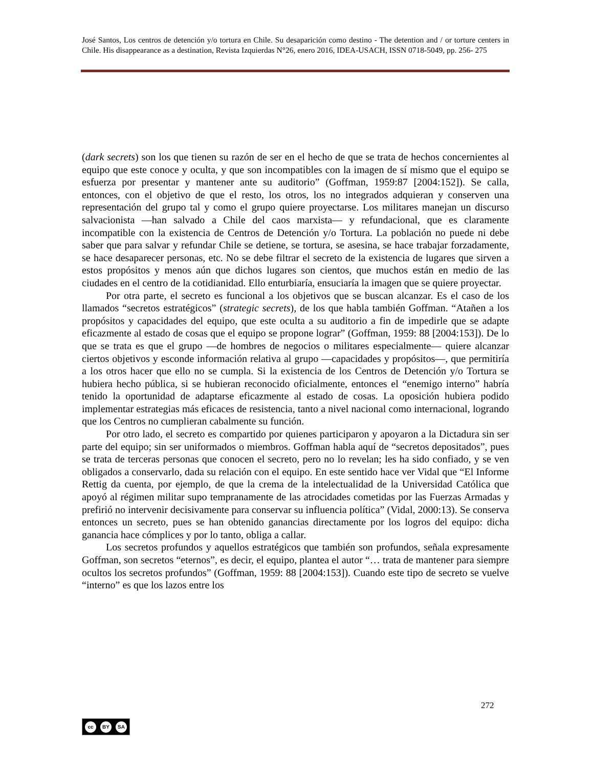José Santos, Los centros de detención y/o tortura en Chile. Su desaparición como destino - The detention and / or torture centers in Chile. His disappearance as a destination, Revista Izquierdas N°26, enero 2016, IDEA-USACH, ISSN 0718-5049, pp. 256- 275
(dark secrets) son los que tienen su razón de ser en el hecho de que se trata de hechos concernientes al equipo que este conoce y oculta, y que son incompatibles con la imagen de sí mismo que el equipo se esfuerza por presentar y mantener ante su auditorio” (Goffman, 1959:87 [2004:152]). Se calla, entonces, con el objetivo de que el resto, los otros, los no integrados adquieran y conserven una representación del grupo tal y como el grupo quiere proyectarse. Los militares manejan un discurso salvacionista —han salvado a Chile del caos marxista— y refundacional, que es claramente incompatible con la existencia de Centros de Detención y/o Tortura. La población no puede ni debe saber que para salvar y refundar Chile se detiene, se tortura, se asesina, se hace trabajar forzadamente, se hace desaparecer personas, etc. No se debe filtrar el secreto de la existencia de lugares que sirven a estos propósitos y menos aún que dichos lugares son cientos, que muchos están en medio de las ciudades en el centro de la cotidianidad. Ello enturbiaría, ensuciaría la imagen que se quiere proyectar.
Por otra parte, el secreto es funcional a los objetivos que se buscan alcanzar. Es el caso de los llamados “secretos estratégicos” (strategic secrets), de los que habla también Goffman. “Atañen a los propósitos y capacidades del equipo, que este oculta a su auditorio a fin de impedirle que se adapte eficazmente al estado de cosas que el equipo se propone lograr” (Goffman, 1959: 88 [2004:153]). De lo que se trata es que el grupo —de hombres de negocios o militares especialmente— quiere alcanzar ciertos objetivos y esconde información relativa al grupo —capacidades y propósitos—, que permitiría a los otros hacer que ello no se cumpla. Si la existencia de los Centros de Detención y/o Tortura se hubiera hecho pública, si se hubieran reconocido oficialmente, entonces el “enemigo interno” habría tenido la oportunidad de adaptarse eficazmente al estado de cosas. La oposición hubiera podido implementar estrategias más eficaces de resistencia, tanto a nivel nacional como internacional, logrando que los Centros no cumplieran cabalmente su función.
Por otro lado, el secreto es compartido por quienes participaron y apoyaron a la Dictadura sin ser parte del equipo; sin ser uniformados o miembros. Goffman habla aquí de “secretos depositados”, pues se trata de terceras personas que conocen el secreto, pero no lo revelan; les ha sido confiado, y se ven obligados a conservarlo, dada su relación con el equipo. En este sentido hace ver Vidal que “El Informe Rettig da cuenta, por ejemplo, de que la crema de la intelectualidad de la Universidad Católica que apoyó al régimen militar supo tempranamente de las atrocidades cometidas por las Fuerzas Armadas y prefirió no intervenir decisivamente para conservar su influencia política” (Vidal, 2000:13). Se conserva entonces un secreto, pues se han obtenido ganancias directamente por los logros del equipo: dicha ganancia hace cómplices y por lo tanto, obliga a callar.
Los secretos profundos y aquellos estratégicos que también son profundos, señala expresamente Goffman, son secretos “eternos”, es decir, el equipo, plantea el autor “… trata de mantener para siempre ocultos los secretos profundos” (Goffman, 1959: 88 [2004:153]). Cuando este tipo de secreto se vuelve “interno” es que los lazos entre los
272
cc BY SA